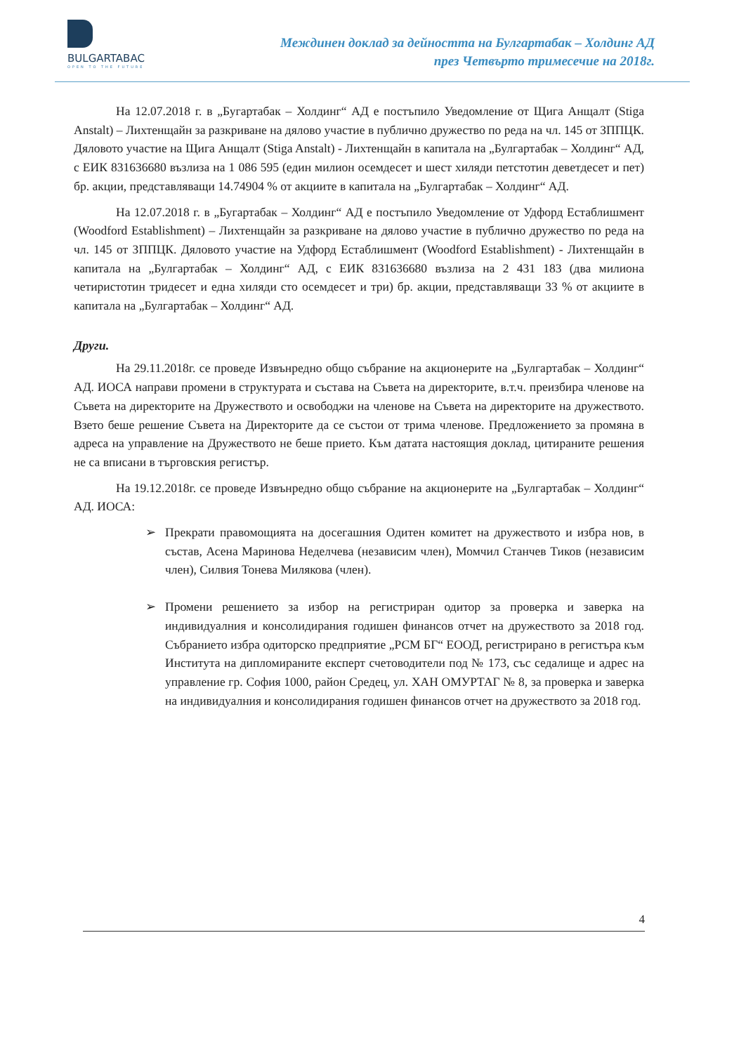BULGARTABAC
OPEN TO THE FUTURE
Междинен доклад за дейността на Булгартабак – Холдинг АД
през Четвърто тримесечие на 2018г.
На 12.07.2018 г. в „Бугартабак – Холдинг“ АД е постъпило Уведомление от Щига Анщалт (Stiga Anstalt) – Лихтенщайн за разкриване на дялово участие в публично дружество по реда на чл. 145 от ЗППЦК. Дяловото участие на Щига Анщалт (Stiga Anstalt) - Лихтенщайн в капитала на „Булгартабак – Холдинг“ АД, с ЕИК 831636680 възлиза на 1 086 595 (един милион осемдесет и шест хиляди петстотин деветдесет и пет) бр. акции, представляващи 14.74904 % от акциите в капитала на „Булгартабак – Холдинг“ АД.
На 12.07.2018 г. в „Бугартабак – Холдинг“ АД е постъпило Уведомление от Удфорд Естаблишмент (Woodford Establishment) – Лихтенщайн за разкриване на дялово участие в публично дружество по реда на чл. 145 от ЗППЦК. Дяловото участие на Удфорд Естаблишмент (Woodford Establishment) - Лихтенщайн в капитала на „Булгартабак – Холдинг“ АД, с ЕИК 831636680 възлиза на 2 431 183 (два милиона четиристотин тридесет и една хиляди сто осемдесет и три) бр. акции, представляващи 33 % от акциите в капитала на „Булгартабак – Холдинг“ АД.
Други.
На 29.11.2018г. се проведе Извънредно общо събрание на акционерите на „Булгартабак – Холдинг“ АД. ИОСА направи промени в структурата и състава на Съвета на директорите, в.т.ч. преизбира членове на Съвета на директорите на Дружеството и освободжи на членове на Съвета на директорите на дружеството. Взето беше решение Съвета на Директорите да се състои от трима членове. Предложението за промяна в адреса на управление на Дружеството не беше прието. Към датата настоящия доклад, цитираните решения не са вписани в търговския регистър.
На 19.12.2018г. се проведе Извънредно общо събрание на акционерите на „Булгартабак – Холдинг“ АД. ИОСА:
➢ Прекрати правомощията на досегашния Одитен комитет на дружеството и избра нов, в състав, Асена Маринова Неделчева (независим член), Момчил Станчев Тиков (независим член), Силвия Тонева Милякова (член).
➢ Промени решението за избор на регистриран одитор за проверка и заверка на индивидуалния и консолидирания годишен финансов отчет на дружеството за 2018 год. Събранието избра одиторско предприятие „РСМ БГ“ ЕООД, регистрирано в регистъра към Института на дипломираните експерт счетоводители под № 173, със седалище и адрес на управление гр. София 1000, район Средец, ул. ХАН ОМУРТАГ № 8, за проверка и заверка на индивидуалния и консолидирания годишен финансов отчет на дружеството за 2018 год.
4